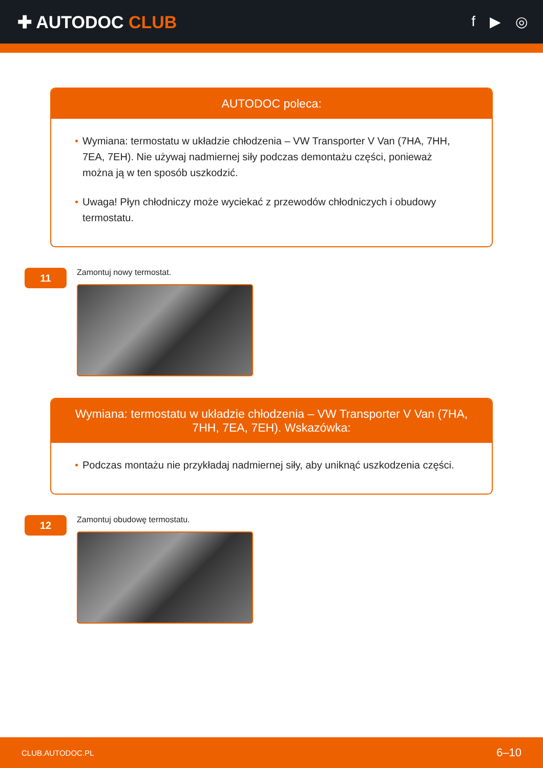✚ AUTODOC CLUB
f ▶ ◎
AUTODOC poleca:
• Wymiana: termostatu w układzie chłodzenia – VW Transporter V Van (7HA, 7HH, 7EA, 7EH). Nie używaj nadmiernej siły podczas demontażu części, ponieważ można ją w ten sposób uszkodzić.
• Uwaga! Płyn chłodniczy może wyciekać z przewodów chłodniczych i obudowy termostatu.
11
Zamontuj nowy termostat.
Wymiana: termostatu w układzie chłodzenia – VW Transporter V Van (7HA, 7HH, 7EA, 7EH). Wskazówka:
• Podczas montażu nie przykładaj nadmiernej siły, aby uniknąć uszkodzenia części.
12
Zamontuj obudowę termostatu.
CLUB.AUTODOC.PL 6–10